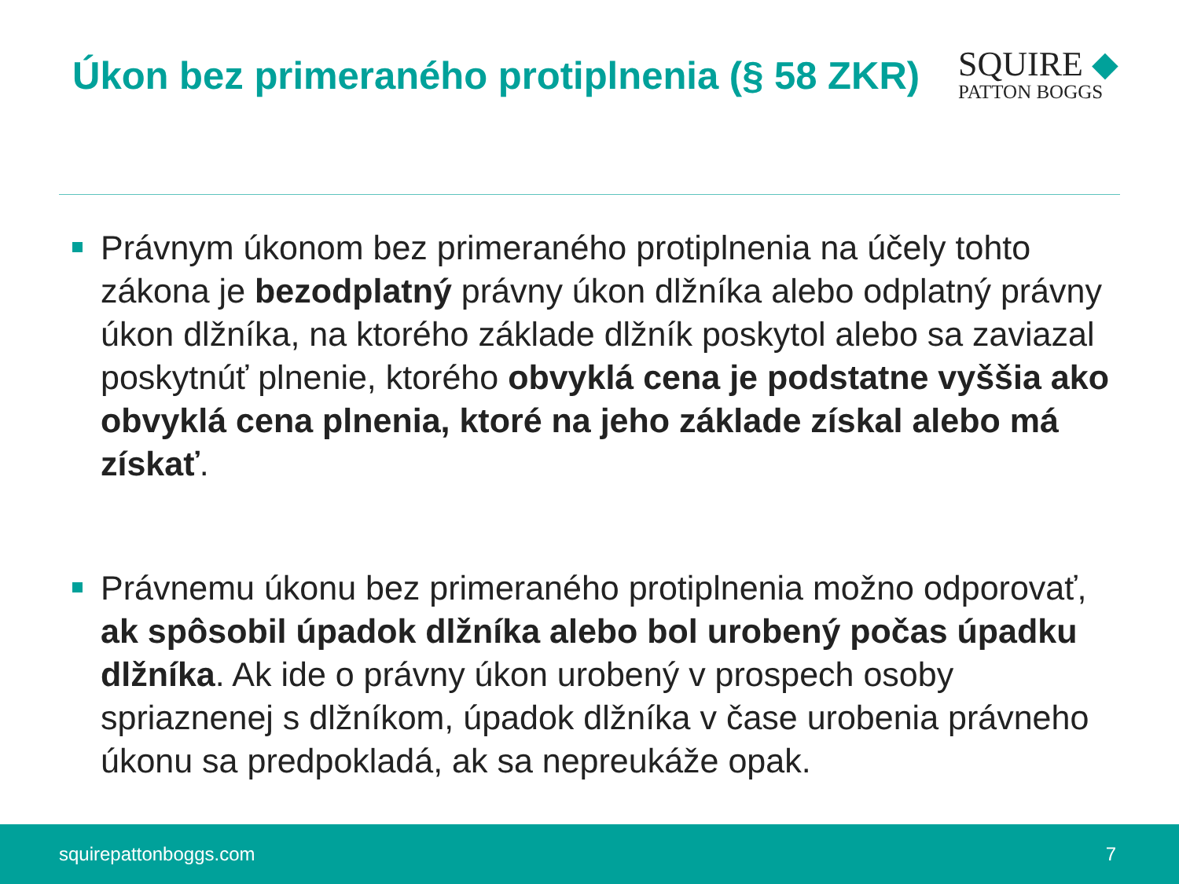Úkon bez primeraného protiplnenia (§ 58 ZKR)
SQUIRE ◆
PATTON BOGGS
Právnym úkonom bez primeraného protiplnenia na účely tohto zákona je bezodplatný právny úkon dlžníka alebo odplatný právny úkon dlžníka, na ktorého základe dlžník poskytol alebo sa zaviazal poskytnúť plnenie, ktorého obvyklá cena je podstatne vyššia ako obvyklá cena plnenia, ktoré na jeho základe získal alebo má získať.
Právnemu úkonu bez primeraného protiplnenia možno odporovať, ak spôsobil úpadok dlžníka alebo bol urobený počas úpadku dlžníka. Ak ide o právny úkon urobený v prospech osoby spriaznenej s dlžníkom, úpadok dlžníka v čase urobenia právneho úkonu sa predpokladá, ak sa nepreukáže opak.
squirepattonboggs.com 7